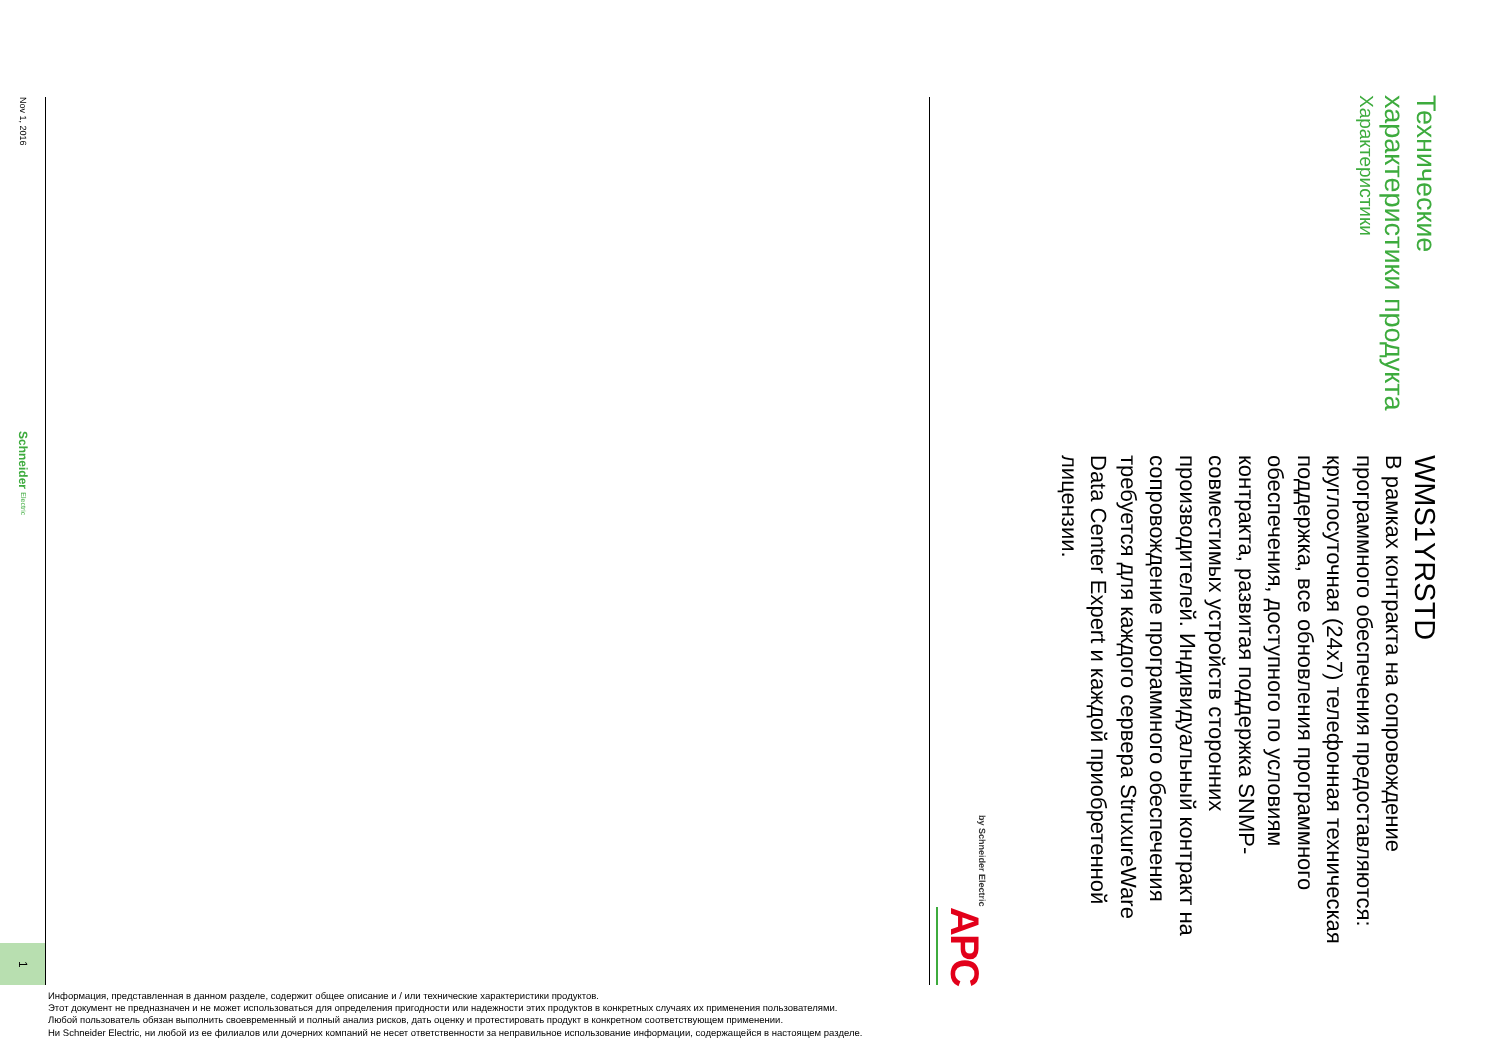Технические характеристики продукта
Характеристики
WMS1YRSTD
В рамках контракта на сопровождение программного обеспечения предоставляются: круглосуточная (24x7) телефонная техническая поддержка, все обновления программного обеспечения, доступного по условиям контракта, развитая поддержка SNMP-совместимых устройств сторонних производителей. Индивидуальный контракт на сопровождение программного обеспечения требуется для каждого сервера StruxureWare Data Center Expert и каждой приобретенной лицензии.
APC
by Schneider Electric
Nov 1, 2016
Schneider Electric
1
Информация, представленная в данном разделе, содержит общее описание и / или технические характеристики продуктов.
Этот документ не предназначен и не может использоваться для определения пригодности или надежности этих продуктов в конкретных случаях их применения пользователями.
Любой пользователь обязан выполнить своевременный и полный анализ рисков, дать оценку и протестировать продукт в конкретном соответствующем применении.
Ни Schneider Electric, ни любой из ее филиалов или дочерних компаний не несет ответственности за неправильное использование информации, содержащейся в настоящем разделе.